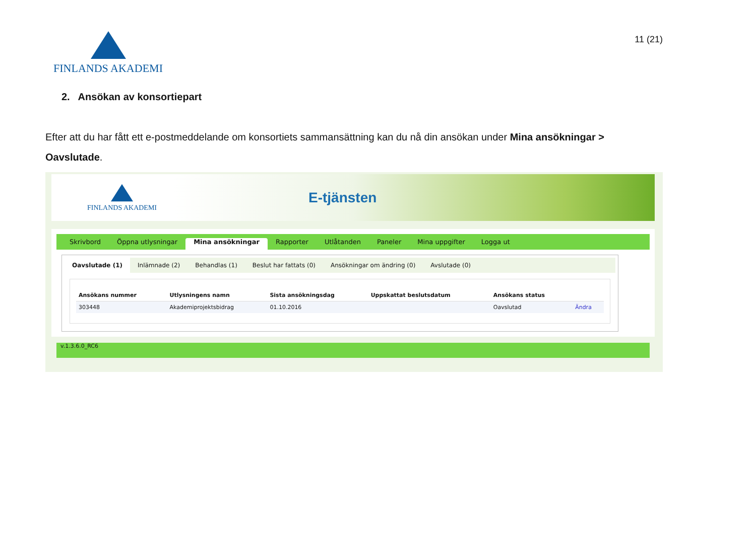FINLANDS AKADEMI
11 (21)
2. Ansökan av konsortiepart
Efter att du har fått ett e-postmeddelande om konsortiets sammansättning kan du nå din ansökan under Mina ansökningar > Oavslutade.
FINLANDS AKADEMI
E-tjänsten
Skrivbord Öppna utlysningar Mina ansökningar Rapporter Utlåtanden Paneler Mina uppgifter Logga ut
Oavslutade (1) Inlämnade (2) Behandlas (1) Beslut har fattats (0) Ansökningar om ändring (0) Avslutade (0)
| Ansökans nummer | Utlysningens namn | Sista ansökningsdag | Uppskattat beslutsdatum | Ansökans status | |
| --- | --- | --- | --- | --- | --- |
| 303448 | Akademiprojektsbidrag | 01.10.2016 | | Oavslutad | Ändra |
v.1.3.6.0_RC6